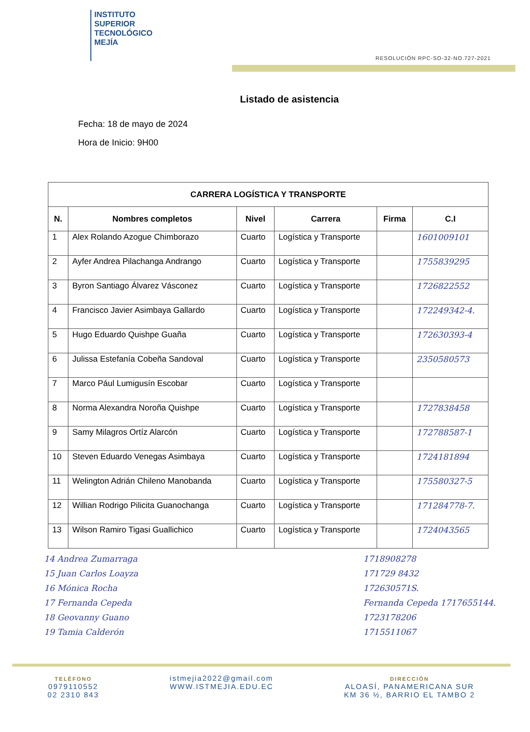INSTITUTO
SUPERIOR
TECNOLÓGICO
MEJÍA
RESOLUCIÓN RPC-SO-32-NO.727-2021
Listado de asistencia
Fecha: 18 de mayo de 2024
Hora de Inicio: 9H00
| CARRERA LOGÍSTICA Y TRANSPORTE | | | | | |
| --- | --- | --- | --- | --- | --- |
| N. | Nombres completos | Nivel | Carrera | Firma | C.I |
| 1 | Alex Rolando Azogue Chimborazo | Cuarto | Logística y Transporte | | 1601009101 |
| 2 | Ayfer Andrea Pilachanga Andrango | Cuarto | Logística y Transporte | | 1755839295 |
| 3 | Byron Santiago Álvarez Vásconez | Cuarto | Logística y Transporte | | 1726822552 |
| 4 | Francisco Javier Asimbaya Gallardo | Cuarto | Logística y Transporte | | 172249342-4. |
| 5 | Hugo Eduardo Quishpe Guaña | Cuarto | Logística y Transporte | | 172630393-4 |
| 6 | Julissa Estefanía Cobeña Sandoval | Cuarto | Logística y Transporte | | 2350580573 |
| 7 | Marco Pául Lumigusín Escobar | Cuarto | Logística y Transporte | | |
| 8 | Norma Alexandra Noroña Quishpe | Cuarto | Logística y Transporte | | 1727838458 |
| 9 | Samy Milagros Ortíz Alarcón | Cuarto | Logística y Transporte | | 172788587-1 |
| 10 | Steven Eduardo Venegas Asimbaya | Cuarto | Logística y Transporte | | 1724181894 |
| 11 | Welington Adrián Chileno Manobanda | Cuarto | Logística y Transporte | | 175580327-5 |
| 12 | Willian Rodrigo Pilicita Guanochanga | Cuarto | Logística y Transporte | | 171284778-7. |
| 13 | Wilson Ramiro Tigasi Guallichico | Cuarto | Logística y Transporte | | 1724043565 |
14 Andrea Zumarraga
15 Juan Carlos Loayza
16 Mónica Rocha
17 Fernanda Cepeda
18 Geovanny Guano
19 Tamia Calderón
1718908278
171729 8432
172630571S.
Fernanda Cepeda 1717655144.
1723178206
1715511067
TELÉFONO
0979110552
02 2310 843
istmejia2022@gmail.com
WWW.ISTMEJIA.EDU.EC
DIRECCIÓN
ALOASÍ, PANAMERICANA SUR
KM 36 ½, BARRIO EL TAMBO 2